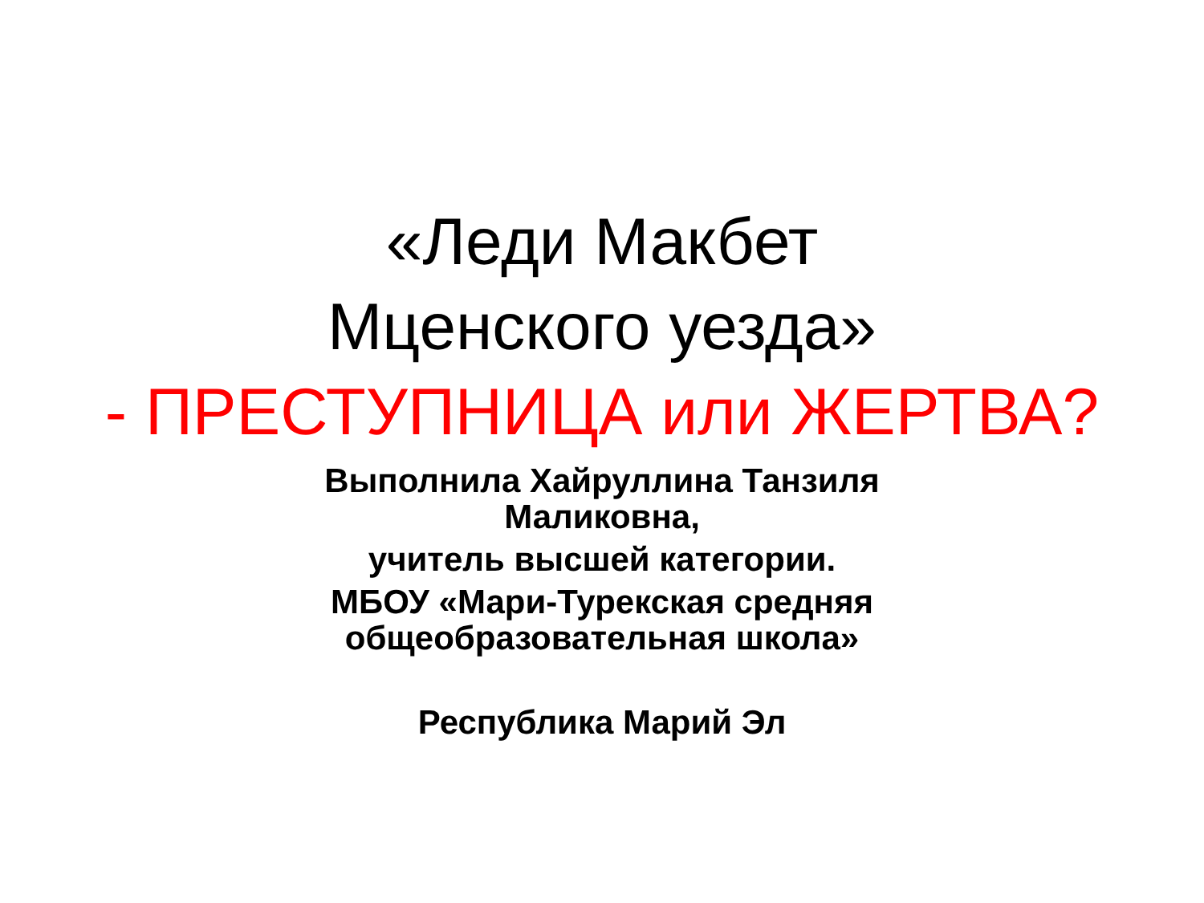«Леди Макбет
Мценского уезда»
- ПРЕСТУПНИЦА или ЖЕРТВА?
Выполнила Хайруллина Танзиля
Маликовна,
учитель высшей категории.
МБОУ «Мари-Турекская средняя
общеобразовательная школа»
Республика Марий Эл